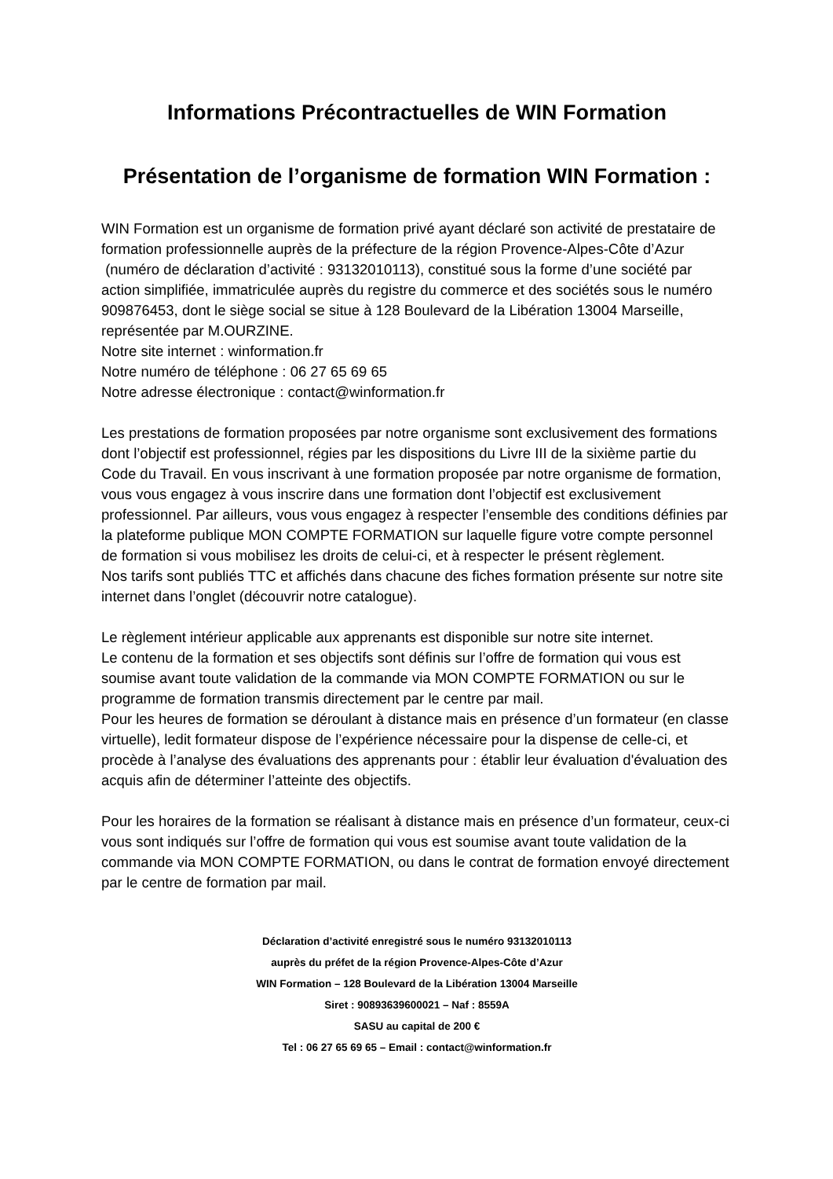Informations Précontractuelles de WIN Formation
Présentation de l’organisme de formation WIN Formation :
WIN Formation est un organisme de formation privé ayant déclaré son activité de prestataire de formation professionnelle auprès de la préfecture de la région Provence-Alpes-Côte d’Azur
(numéro de déclaration d’activité : 93132010113), constitué sous la forme d’une société par action simplifiée, immatriculée auprès du registre du commerce et des sociétés sous le numéro 909876453, dont le siège social se situe à 128 Boulevard de la Libération 13004 Marseille, représentée par M.OURZINE.
Notre site internet : winformation.fr
Notre numéro de téléphone : 06 27 65 69 65
Notre adresse électronique : contact@winformation.fr
Les prestations de formation proposées par notre organisme sont exclusivement des formations dont l’objectif est professionnel, régies par les dispositions du Livre III de la sixième partie du Code du Travail. En vous inscrivant à une formation proposée par notre organisme de formation, vous vous engagez à vous inscrire dans une formation dont l’objectif est exclusivement professionnel. Par ailleurs, vous vous engagez à respecter l’ensemble des conditions définies par la plateforme publique MON COMPTE FORMATION sur laquelle figure votre compte personnel de formation si vous mobilisez les droits de celui-ci, et à respecter le présent règlement.
Nos tarifs sont publiés TTC et affichés dans chacune des fiches formation présente sur notre site internet dans l’onglet (découvrir notre catalogue).
Le règlement intérieur applicable aux apprenants est disponible sur notre site internet.
Le contenu de la formation et ses objectifs sont définis sur l’offre de formation qui vous est soumise avant toute validation de la commande via MON COMPTE FORMATION ou sur le programme de formation transmis directement par le centre par mail.
Pour les heures de formation se déroulant à distance mais en présence d’un formateur (en classe virtuelle), ledit formateur dispose de l’expérience nécessaire pour la dispense de celle-ci, et procède à l’analyse des évaluations des apprenants pour : établir leur évaluation d'évaluation des acquis afin de déterminer l’atteinte des objectifs.
Pour les horaires de la formation se réalisant à distance mais en présence d’un formateur, ceux-ci vous sont indiqués sur l’offre de formation qui vous est soumise avant toute validation de la commande via MON COMPTE FORMATION, ou dans le contrat de formation envoyé directement par le centre de formation par mail.
Déclaration d’activité enregistré sous le numéro 93132010113
auprès du préfet de la région Provence-Alpes-Côte d’Azur
WIN Formation – 128 Boulevard de la Libération 13004 Marseille
Siret : 90893639600021 – Naf : 8559A
SASU au capital de 200 €
Tel : 06 27 65 69 65 – Email : contact@winformation.fr